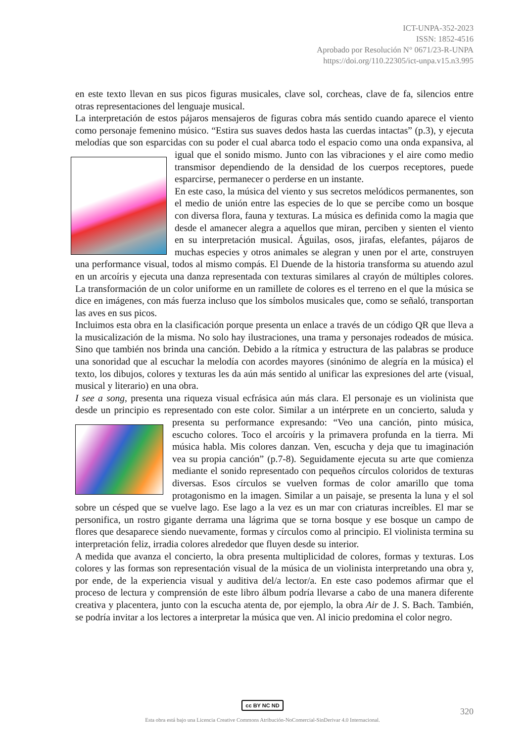ICT-UNPA-352-2023
ISSN: 1852-4516
Aprobado por Resolución N° 0671/23-R-UNPA
https://doi.org/110.22305/ict-unpa.v15.n3.995
en este texto llevan en sus picos figuras musicales, clave sol, corcheas, clave de fa, silencios entre otras representaciones del lenguaje musical.
La interpretación de estos pájaros mensajeros de figuras cobra más sentido cuando aparece el viento como personaje femenino músico. “Estira sus suaves dedos hasta las cuerdas intactas” (p.3), y ejecuta melodías que son esparcidas con su poder el cual abarca todo el espacio como una onda expansiva, al igual que el sonido mismo. Junto con las vibraciones y el aire como medio transmisor dependiendo de la densidad de los cuerpos receptores, puede esparcirse, permanecer o perderse en un instante.
En este caso, la música del viento y sus secretos melódicos permanentes, son el medio de unión entre las especies de lo que se percibe como un bosque con diversa flora, fauna y texturas. La música es definida como la magia que desde el amanecer alegra a aquellos que miran, perciben y sienten el viento en su interpretación musical. Águilas, osos, jirafas, elefantes, pájaros de muchas especies y otros animales se alegran y unen por el arte, construyen una performance visual, todos al mismo compás. El Duende de la historia transforma su atuendo azul en un arcoíris y ejecuta una danza representada con texturas similares al crayón de múltiples colores. La transformación de un color uniforme en un ramillete de colores es el terreno en el que la música se dice en imágenes, con más fuerza incluso que los símbolos musicales que, como se señaló, transportan las aves en sus picos.
Incluimos esta obra en la clasificación porque presenta un enlace a través de un código QR que lleva a la musicalización de la misma. No solo hay ilustraciones, una trama y personajes rodeados de música. Sino que también nos brinda una canción. Debido a la rítmica y estructura de las palabras se produce una sonoridad que al escuchar la melodía con acordes mayores (sinónimo de alegría en la música) el texto, los dibujos, colores y texturas les da aún más sentido al unificar las expresiones del arte (visual, musical y literario) en una obra.
I see a song, presenta una riqueza visual ecfrásica aún más clara. El personaje es un violinista que desde un principio es representado con este color. Similar a un intérprete en un concierto, saluda y presenta su performance expresando: “Veo una canción, pinto música, escucho colores. Toco el arcoíris y la primavera profunda en la tierra. Mi música habla. Mis colores danzan. Ven, escucha y deja que tu imaginación vea su propia canción” (p.7-8). Seguidamente ejecuta su arte que comienza mediante el sonido representado con pequeños círculos coloridos de texturas diversas. Esos círculos se vuelven formas de color amarillo que toma protagonismo en la imagen. Similar a un paisaje, se presenta la luna y el sol sobre un césped que se vuelve lago. Ese lago a la vez es un mar con criaturas increíbles. El mar se personifica, un rostro gigante derrama una lágrima que se torna bosque y ese bosque un campo de flores que desaparece siendo nuevamente, formas y círculos como al principio. El violinista termina su interpretación feliz, irradia colores alrededor que fluyen desde su interior.
A medida que avanza el concierto, la obra presenta multiplicidad de colores, formas y texturas. Los colores y las formas son representación visual de la música de un violinista interpretando una obra y, por ende, de la experiencia visual y auditiva del/a lector/a. En este caso podemos afirmar que el proceso de lectura y comprensión de este libro álbum podría llevarse a cabo de una manera diferente creativa y placentera, junto con la escucha atenta de, por ejemplo, la obra Air de J. S. Bach. También, se podría invitar a los lectores a interpretar la música que ven. Al inicio predomina el color negro.
cc BY NC ND
Esta obra está bajo una Licencia Creative Commons Atribución-NoComercial-SinDerivar 4.0 Internacional.
320